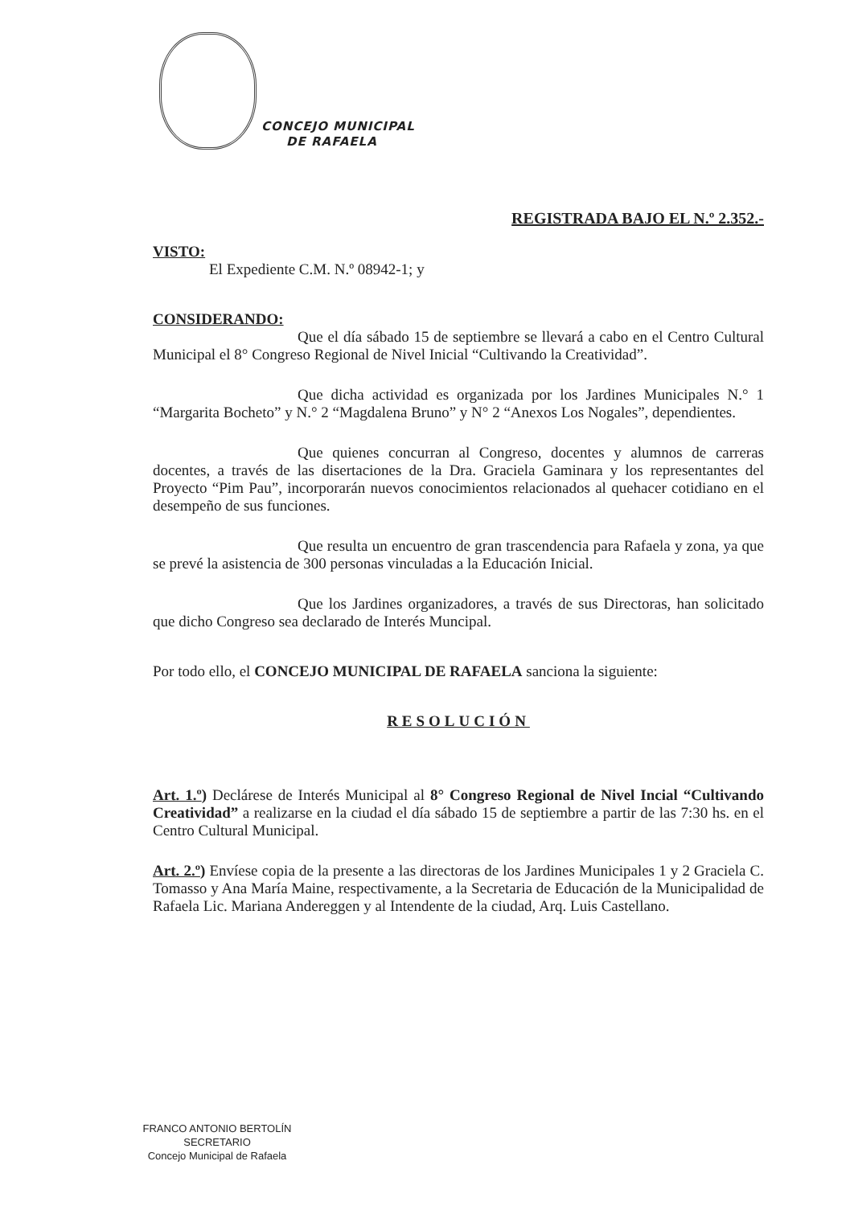CONCEJO MUNICIPAL
DE RAFAELA
REGISTRADA BAJO EL N.º 2.352.-
VISTO:
El Expediente C.M. N.º 08942-1; y
CONSIDERANDO:
Que el día sábado 15 de septiembre se llevará a cabo en el Centro Cultural Municipal el 8° Congreso Regional de Nivel Inicial “Cultivando la Creatividad”.
Que dicha actividad es organizada por los Jardines Municipales N.° 1 “Margarita Bocheto” y N.° 2 “Magdalena Bruno” y N° 2 “Anexos Los Nogales”, dependientes.
Que quienes concurran al Congreso, docentes y alumnos de carreras docentes, a través de las disertaciones de la Dra. Graciela Gaminara y los representantes del Proyecto “Pim Pau”, incorporarán nuevos conocimientos relacionados al quehacer cotidiano en el desempeño de sus funciones.
Que resulta un encuentro de gran trascendencia para Rafaela y zona, ya que se prevé la asistencia de 300 personas vinculadas a la Educación Inicial.
Que los Jardines organizadores, a través de sus Directoras, han solicitado que dicho Congreso sea declarado de Interés Muncipal.
Por todo ello, el CONCEJO MUNICIPAL DE RAFAELA sanciona la siguiente:
RESOLUCIÓN
Art. 1.º) Declárese de Interés Municipal al 8° Congreso Regional de Nivel Incial “Cultivando Creatividad” a realizarse en la ciudad el día sábado 15 de septiembre a partir de las 7:30 hs. en el Centro Cultural Municipal.
Art. 2.º) Envíese copia de la presente a las directoras de los Jardines Municipales 1 y 2 Graciela C. Tomasso y Ana María Maine, respectivamente, a la Secretaria de Educación de la Municipalidad de Rafaela Lic. Mariana Andereggen y al Intendente de la ciudad, Arq. Luis Castellano.
FRANCO ANTONIO BERTOLÍN
SECRETARIO
Concejo Municipal de Rafaela